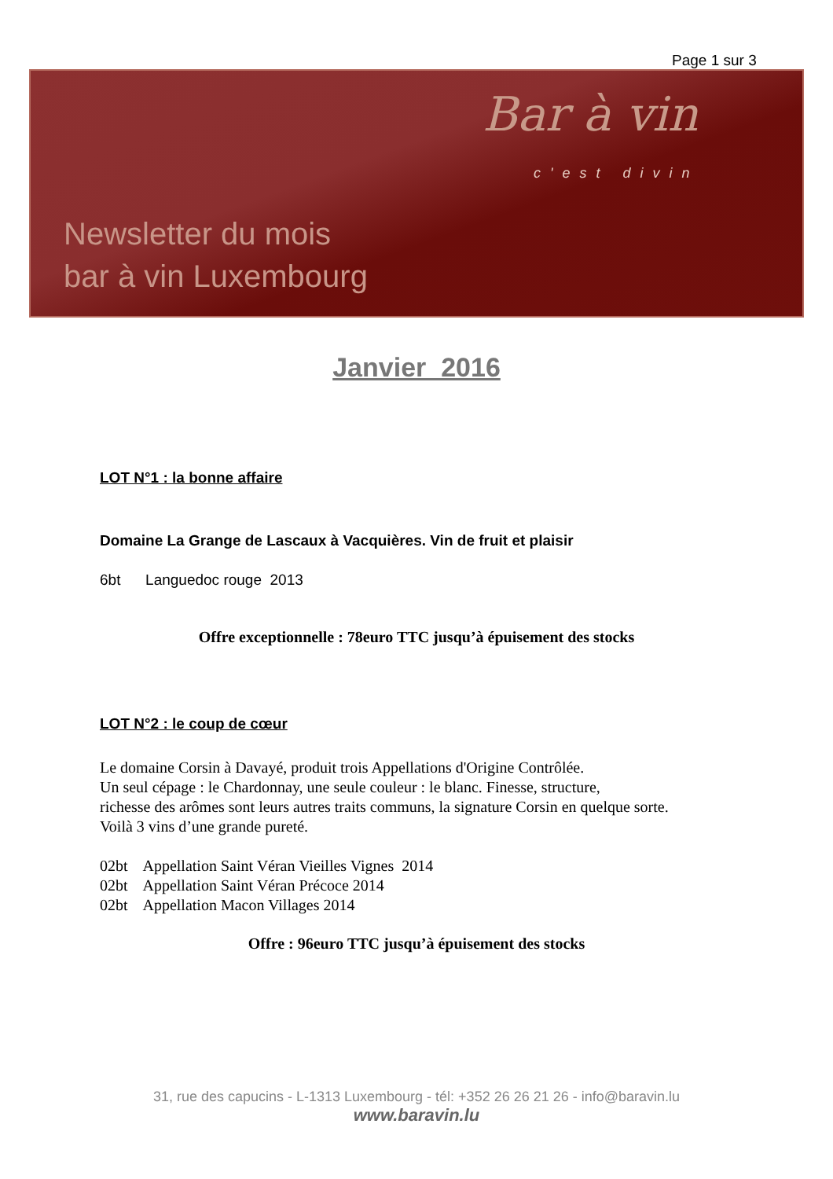Page 1 sur 3
Bar à vin
c'est divin
Newsletter du mois
bar à vin Luxembourg
Janvier 2016
LOT N°1 : la bonne affaire
Domaine La Grange de Lascaux à Vacquières. Vin de fruit et plaisir
6bt Languedoc rouge 2013
Offre exceptionnelle : 78euro TTC jusqu’à épuisement des stocks
LOT N°2 : le coup de cœur
Le domaine Corsin à Davayé, produit trois Appellations d'Origine Contrôlée.
Un seul cépage : le Chardonnay, une seule couleur : le blanc. Finesse, structure,
richesse des arômes sont leurs autres traits communs, la signature Corsin en quelque sorte.
Voilà 3 vins d’une grande pureté.
02bt Appellation Saint Véran Vieilles Vignes 2014
02bt Appellation Saint Véran Précoce 2014
02bt Appellation Macon Villages 2014
Offre : 96euro TTC jusqu’à épuisement des stocks
31, rue des capucins - L-1313 Luxembourg - tél: +352 26 26 21 26 - info@baravin.lu
www.baravin.lu